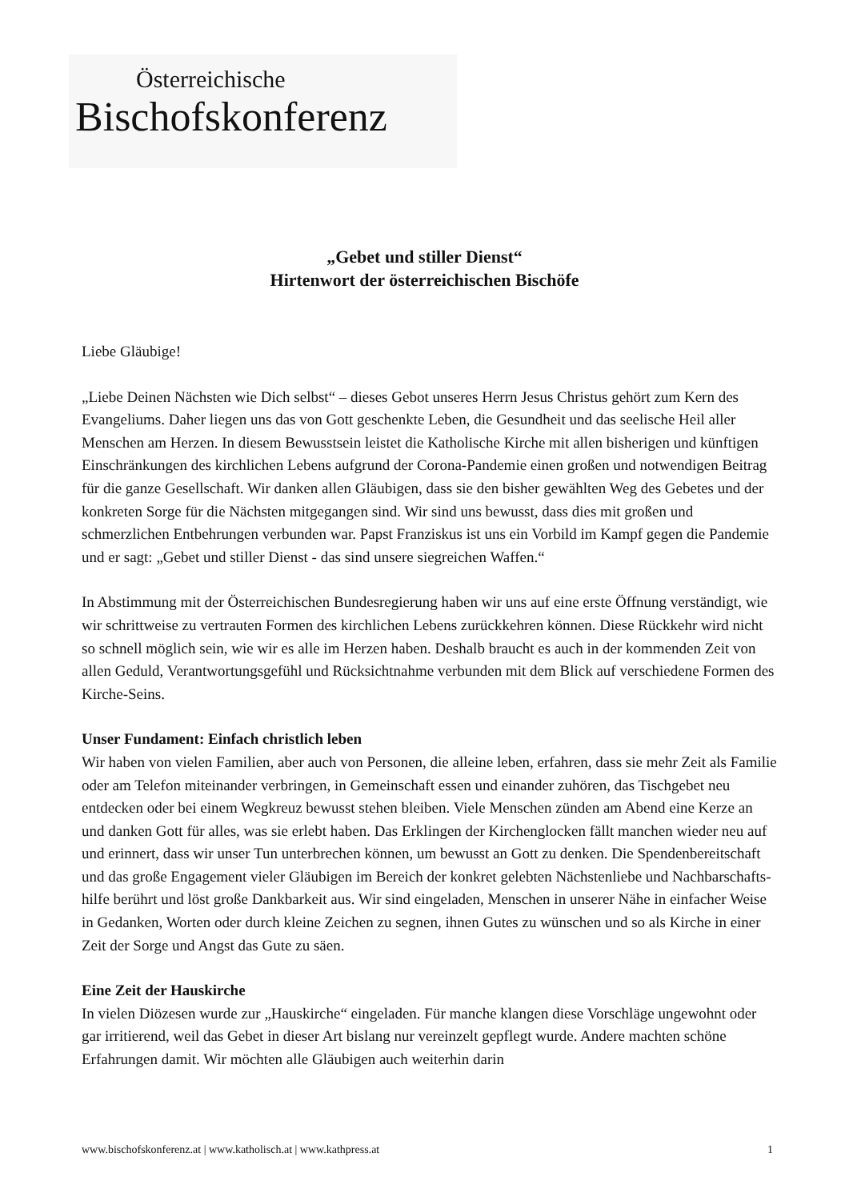Österreichische
Bischofskonferenz
„Gebet und stiller Dienst“
Hirtenwort der österreichischen Bischöfe
Liebe Gläubige!
„Liebe Deinen Nächsten wie Dich selbst“ – dieses Gebot unseres Herrn Jesus Christus gehört zum Kern des Evangeliums. Daher liegen uns das von Gott geschenkte Leben, die Gesundheit und das seelische Heil aller Menschen am Herzen. In diesem Bewusstsein leistet die Katholische Kirche mit allen bisherigen und künftigen Einschränkungen des kirchlichen Lebens aufgrund der Corona-Pandemie einen großen und notwendigen Beitrag für die ganze Gesellschaft. Wir danken allen Gläubigen, dass sie den bisher gewählten Weg des Gebetes und der konkreten Sorge für die Nächsten mitgegangen sind. Wir sind uns bewusst, dass dies mit großen und schmerzlichen Entbehrungen verbunden war. Papst Franziskus ist uns ein Vorbild im Kampf gegen die Pandemie und er sagt: „Gebet und stiller Dienst - das sind unsere siegreichen Waffen.“
In Abstimmung mit der Österreichischen Bundesregierung haben wir uns auf eine erste Öffnung verständigt, wie wir schrittweise zu vertrauten Formen des kirchlichen Lebens zurückkehren können. Diese Rückkehr wird nicht so schnell möglich sein, wie wir es alle im Herzen haben. Deshalb braucht es auch in der kommenden Zeit von allen Geduld, Verantwortungsgefühl und Rücksichtnahme verbunden mit dem Blick auf verschiedene Formen des Kirche-Seins.
Unser Fundament: Einfach christlich leben
Wir haben von vielen Familien, aber auch von Personen, die alleine leben, erfahren, dass sie mehr Zeit als Familie oder am Telefon miteinander verbringen, in Gemeinschaft essen und einander zuhören, das Tischgebet neu entdecken oder bei einem Wegkreuz bewusst stehen bleiben. Viele Menschen zünden am Abend eine Kerze an und danken Gott für alles, was sie erlebt haben. Das Erklingen der Kirchenglocken fällt manchen wieder neu auf und erinnert, dass wir unser Tun unterbrechen können, um bewusst an Gott zu denken. Die Spendenbereitschaft und das große Engagement vieler Gläubigen im Bereich der konkret gelebten Nächstenliebe und Nachbarschafts-hilfe berührt und löst große Dankbarkeit aus. Wir sind eingeladen, Menschen in unserer Nähe in einfacher Weise in Gedanken, Worten oder durch kleine Zeichen zu segnen, ihnen Gutes zu wünschen und so als Kirche in einer Zeit der Sorge und Angst das Gute zu säen.
Eine Zeit der Hauskirche
In vielen Diözesen wurde zur „Hauskirche“ eingeladen. Für manche klangen diese Vorschläge ungewohnt oder gar irritierend, weil das Gebet in dieser Art bislang nur vereinzelt gepflegt wurde. Andere machten schöne Erfahrungen damit. Wir möchten alle Gläubigen auch weiterhin darin
www.bischofskonferenz.at | www.katholisch.at | www.kathpress.at 1